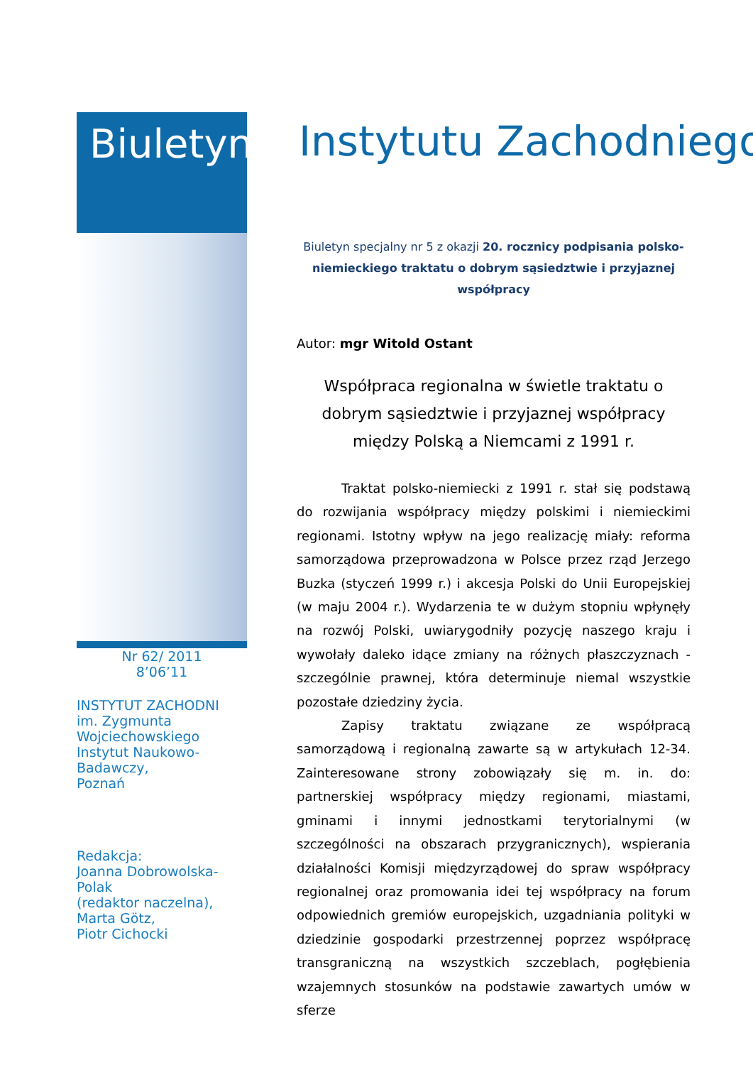Biuletyn
Nr 62/ 2011
8’06’11
INSTYTUT ZACHODNI
im. Zygmunta
Wojciechowskiego
Instytut Naukowo-Badawczy,
Poznań
Redakcja:
Joanna Dobrowolska-Polak
(redaktor naczelna),
Marta Götz,
Piotr Cichocki
Instytutu Zachodniego
Biuletyn specjalny nr 5 z okazji 20. rocznicy podpisania polsko-niemieckiego traktatu o dobrym sąsiedztwie i przyjaznej współpracy
Autor: mgr Witold Ostant
Współpraca regionalna w świetle traktatu o dobrym sąsiedztwie i przyjaznej współpracy między Polską a Niemcami z 1991 r.
Traktat polsko-niemiecki z 1991 r. stał się podstawą do rozwijania współpracy między polskimi i niemieckimi regionami. Istotny wpływ na jego realizację miały: reforma samorządowa przeprowadzona w Polsce przez rząd Jerzego Buzka (styczeń 1999 r.) i akcesja Polski do Unii Europejskiej (w maju 2004 r.). Wydarzenia te w dużym stopniu wpłynęły na rozwój Polski, uwiarygodniły pozycję naszego kraju i wywołały daleko idące zmiany na różnych płaszczyznach - szczególnie prawnej, która determinuje niemal wszystkie pozostałe dziedziny życia.
Zapisy traktatu związane ze współpracą samorządową i regionalną zawarte są w artykułach 12-34. Zainteresowane strony zobowiązały się m. in. do: partnerskiej współpracy między regionami, miastami, gminami i innymi jednostkami terytorialnymi (w szczególności na obszarach przygranicznych), wspierania działalności Komisji międzyrządowej do spraw współpracy regionalnej oraz promowania idei tej współpracy na forum odpowiednich gremiów europejskich, uzgadniania polityki w dziedzinie gospodarki przestrzennej poprzez współpracę transgraniczną na wszystkich szczeblach, pogłębienia wzajemnych stosunków na podstawie zawartych umów w sferze